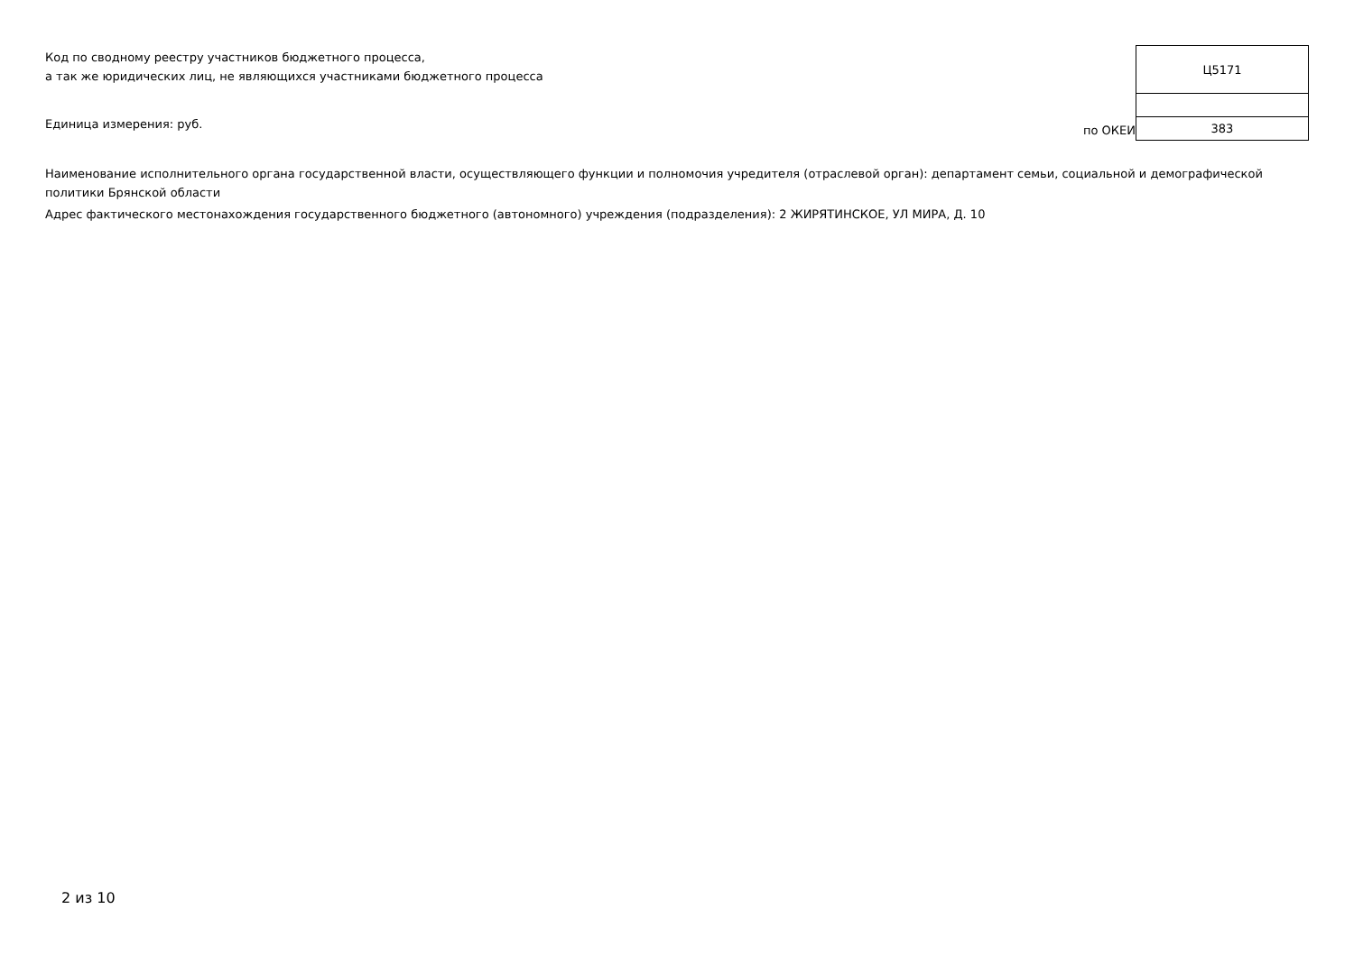Код по сводному реестру участников бюджетного процесса,
а так же юридических лиц, не являющихся участниками бюджетного процесса
Единица измерения: руб.
по ОКЕИ
| Ц5171 |
| 383 |
Наименование исполнительного органа государственной власти, осуществляющего функции и полномочия учредителя (отраслевой орган): департамент семьи, социальной и демографической политики Брянской области
Адрес фактического местонахождения государственного бюджетного (автономного) учреждения (подразделения): 2 ЖИРЯТИНСКОЕ, УЛ МИРА, Д. 10
2 из 10